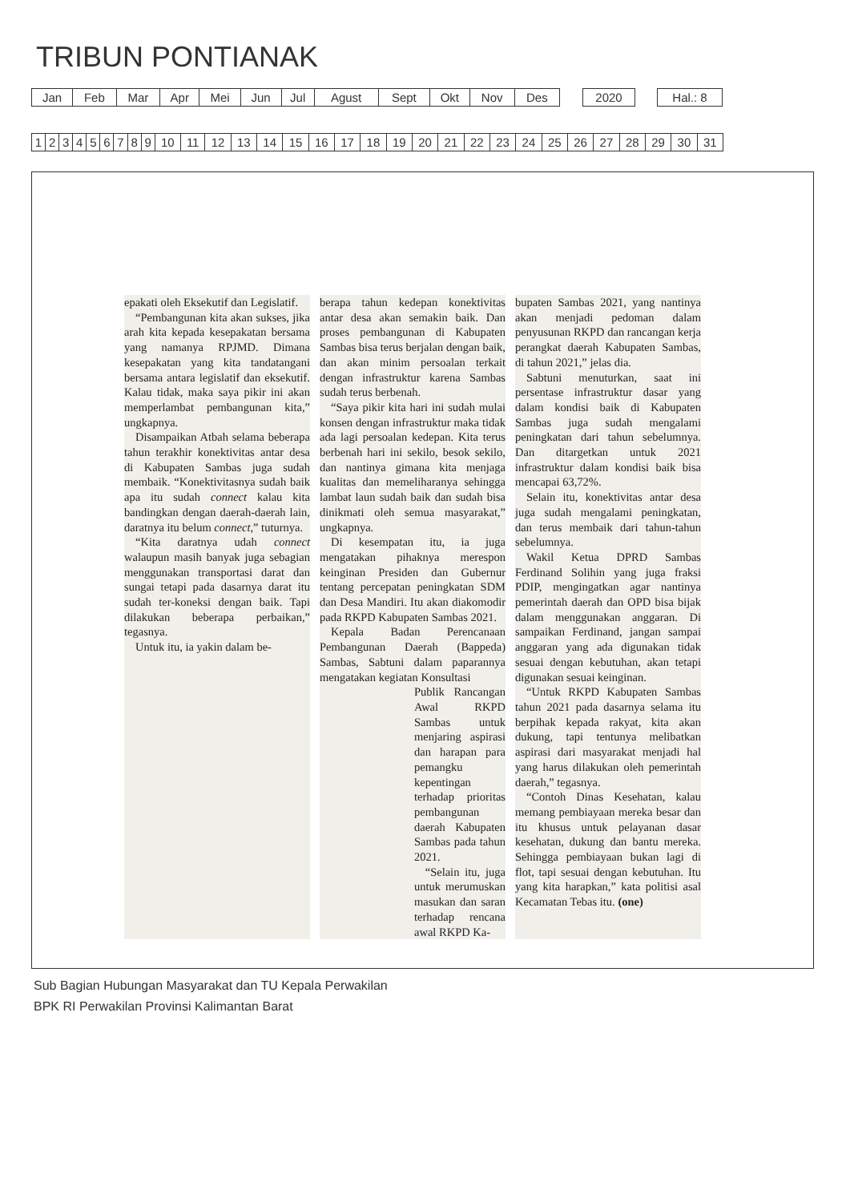TRIBUN PONTIANAK
| Jan | Feb | Mar | Apr | Mei | Jun | Jul | Agust | Sept | Okt | Nov | Des |
| 2020 |
| Hal.: 8 |
| 1 | 2 | 3 | 4 | 5 | 6 | 7 | 8 | 9 | 10 | 11 | 12 | 13 | 14 | 15 | 16 | 17 | 18 | 19 | 20 | 21 | 22 | 23 | 24 | 25 | 26 | 27 | 28 | 29 | 30 | 31 |
epakati oleh Eksekutif dan Legislatif.
“Pembangunan kita akan sukses, jika arah kita kepada kesepakatan bersama yang namanya RPJMD. Dimana kesepakatan yang kita tandatangani bersama antara legislatif dan eksekutif. Kalau tidak, maka saya pikir ini akan memperlambat pembangunan kita,” ungkapnya.
Disampaikan Atbah selama beberapa tahun terakhir konektivitas antar desa di Kabupaten Sambas juga sudah membaik. “Konektivitasnya sudah baik apa itu sudah connect kalau kita bandingkan dengan daerah-daerah lain, daratnya itu belum connect,” tuturnya.
“Kita daratnya udah connect walaupun masih banyak juga sebagian menggunakan transportasi darat dan sungai tetapi pada dasarnya darat itu sudah ter-koneksi dengan baik. Tapi dilakukan beberapa perbaikan,” tegasnya.
Untuk itu, ia yakin dalam be-
berapa tahun kedepan konektivitas antar desa akan semakin baik. Dan proses pembangunan di Kabupaten Sambas bisa terus berjalan dengan baik, dan akan minim persoalan terkait dengan infrastruktur karena Sambas sudah terus berbenah.
“Saya pikir kita hari ini sudah mulai konsen dengan infrastruktur maka tidak ada lagi persoalan kedepan. Kita terus berbenah hari ini sekilo, besok sekilo, dan nantinya gimana kita menjaga kualitas dan memeliharanya sehingga lambat laun sudah baik dan sudah bisa dinikmati oleh semua masyarakat,” ungkapnya.
Di kesempatan itu, ia juga mengatakan pihaknya merespon keinginan Presiden dan Gubernur tentang percepatan peningkatan SDM dan Desa Mandiri. Itu akan diakomodir pada RKPD Kabupaten Sambas 2021.
Kepala Badan Perencanaan Pembangunan Daerah (Bappeda) Sambas, Sabtuni dalam paparannya mengatakan kegiatan Konsultasi
Publik Rancangan Awal RKPD Sambas untuk menjaring aspirasi dan harapan para pemangku kepentingan terhadap prioritas pembangunan daerah Kabupaten Sambas pada tahun 2021.
“Selain itu, juga untuk merumuskan masukan dan saran terhadap rencana awal RKPD Ka-
bupaten Sambas 2021, yang nantinya akan menjadi pedoman dalam penyusunan RKPD dan rancangan kerja perangkat daerah Kabupaten Sambas, di tahun 2021,” jelas dia.
Sabtuni menuturkan, saat ini persentase infrastruktur dasar yang dalam kondisi baik di Kabupaten Sambas juga sudah mengalami peningkatan dari tahun sebelumnya. Dan ditargetkan untuk 2021 infrastruktur dalam kondisi baik bisa mencapai 63,72%.
Selain itu, konektivitas antar desa juga sudah mengalami peningkatan, dan terus membaik dari tahun-tahun sebelumnya.
Wakil Ketua DPRD Sambas Ferdinand Solihin yang juga fraksi PDIP, mengingatkan agar nantinya pemerintah daerah dan OPD bisa bijak dalam menggunakan anggaran. Di sampaikan Ferdinand, jangan sampai anggaran yang ada digunakan tidak sesuai dengan kebutuhan, akan tetapi digunakan sesuai keinginan.
“Untuk RKPD Kabupaten Sambas tahun 2021 pada dasarnya selama itu berpihak kepada rakyat, kita akan dukung, tapi tentunya melibatkan aspirasi dari masyarakat menjadi hal yang harus dilakukan oleh pemerintah daerah,” tegasnya.
“Contoh Dinas Kesehatan, kalau memang pembiayaan mereka besar dan itu khusus untuk pelayanan dasar kesehatan, dukung dan bantu mereka. Sehingga pembiayaan bukan lagi di flot, tapi sesuai dengan kebutuhan. Itu yang kita harapkan,” kata politisi asal Kecamatan Tebas itu. (one)
Sub Bagian Hubungan Masyarakat dan TU Kepala Perwakilan
BPK RI Perwakilan Provinsi Kalimantan Barat